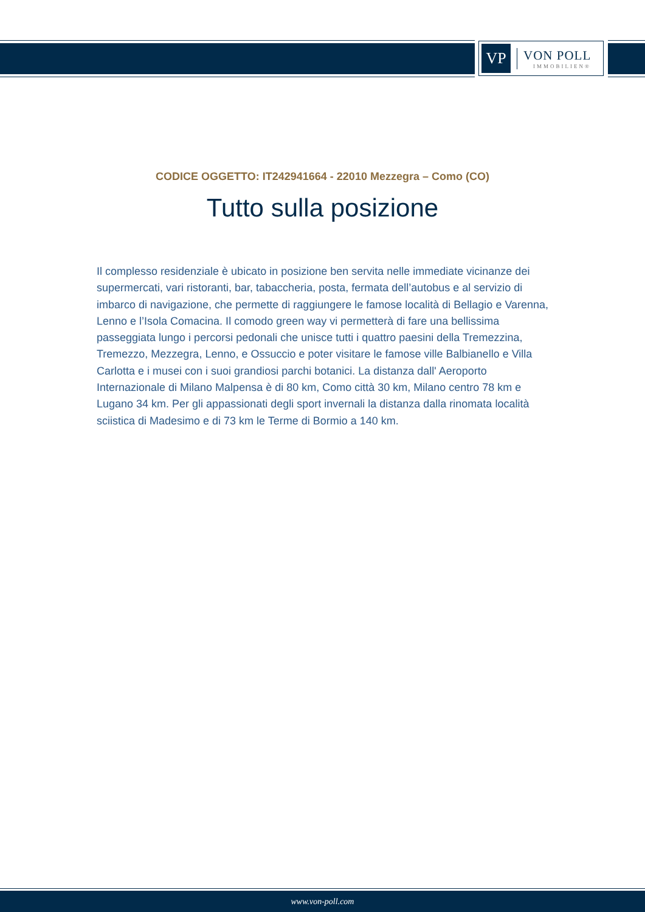VP
VON POLL
IMMOBILIEN®
CODICE OGGETTO: IT242941664 - 22010 Mezzegra – Como (CO)
Tutto sulla posizione
Il complesso residenziale è ubicato in posizione ben servita nelle immediate vicinanze dei supermercati, vari ristoranti, bar, tabaccheria, posta, fermata dell’autobus e al servizio di imbarco di navigazione, che permette di raggiungere le famose località di Bellagio e Varenna, Lenno e l’Isola Comacina. Il comodo green way vi permetterà di fare una bellissima passeggiata lungo i percorsi pedonali che unisce tutti i quattro paesini della Tremezzina, Tremezzo, Mezzegra, Lenno, e Ossuccio e poter visitare le famose ville Balbianello e Villa Carlotta e i musei con i suoi grandiosi parchi botanici. La distanza dall' Aeroporto Internazionale di Milano Malpensa è di 80 km, Como città 30 km, Milano centro 78 km e Lugano 34 km. Per gli appassionati degli sport invernali la distanza dalla rinomata località sciistica di Madesimo e di 73 km le Terme di Bormio a 140 km.
www.von-poll.com